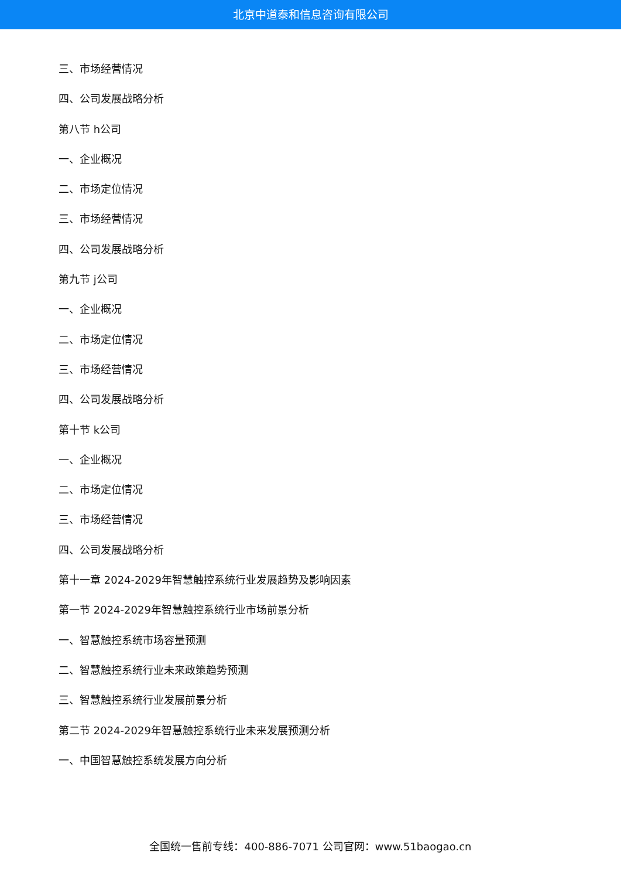北京中道泰和信息咨询有限公司
三、市场经营情况
四、公司发展战略分析
第八节 h公司
一、企业概况
二、市场定位情况
三、市场经营情况
四、公司发展战略分析
第九节 j公司
一、企业概况
二、市场定位情况
三、市场经营情况
四、公司发展战略分析
第十节 k公司
一、企业概况
二、市场定位情况
三、市场经营情况
四、公司发展战略分析
第十一章 2024-2029年智慧触控系统行业发展趋势及影响因素
第一节 2024-2029年智慧触控系统行业市场前景分析
一、智慧触控系统市场容量预测
二、智慧触控系统行业未来政策趋势预测
三、智慧触控系统行业发展前景分析
第二节 2024-2029年智慧触控系统行业未来发展预测分析
一、中国智慧触控系统发展方向分析
全国统一售前专线：400-886-7071 公司官网：www.51baogao.cn